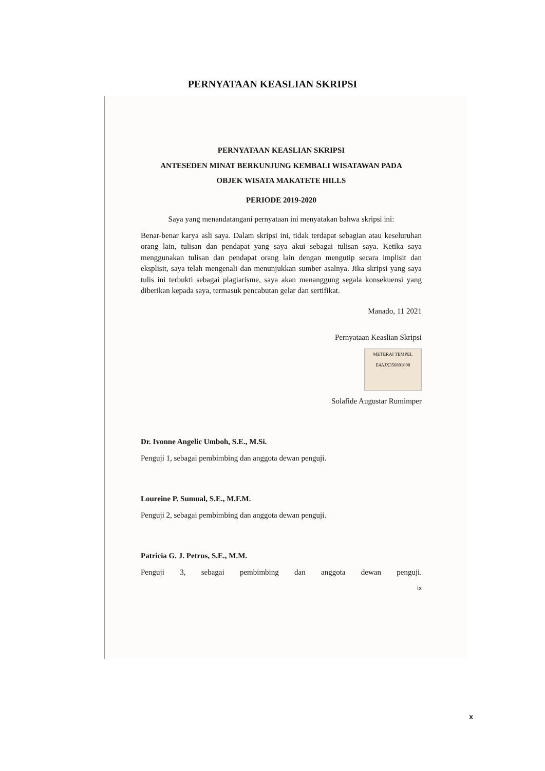PERNYATAAN KEASLIAN SKRIPSI
PERNYATAAN KEASLIAN SKRIPSI
ANTESEDEN MINAT BERKUNJUNG KEMBALI WISATAWAN PADA
OBJEK WISATA MAKATETE HILLS
PERIODE 2019-2020
Saya yang menandatangani pernyataan ini menyatakan bahwa skripsi ini:
Benar-benar karya asli saya. Dalam skripsi ini, tidak terdapat sebagian atau keseluruhan orang lain, tulisan dan pendapat yang saya akui sebagai tulisan saya. Ketika saya menggunakan tulisan dan pendapat orang lain dengan mengutip secara implisit dan eksplisit, saya telah mengenali dan menunjukkan sumber asalnya. Jika skripsi yang saya tulis ini terbukti sebagai plagiarisme, saya akan menanggung segala konsekuensi yang diberikan kepada saya, termasuk pencabutan gelar dan sertifikat.
Manado, 11 2021
Pernyataan Keaslian Skripsi
METERAI TEMPEL
E4AJX356891898
Solafide Augustar Rumimper
Dr. Ivonne Angelic Umboh, S.E., M.Si.
Penguji 1, sebagai pembimbing dan anggota dewan penguji.
Loureine P. Sumual, S.E., M.F.M.
Penguji 2, sebagai pembimbing dan anggota dewan penguji.
Patricia G. J. Petrus, S.E., M.M.
Penguji 3, sebagai pembimbing dan anggota dewan penguji.
ix
x